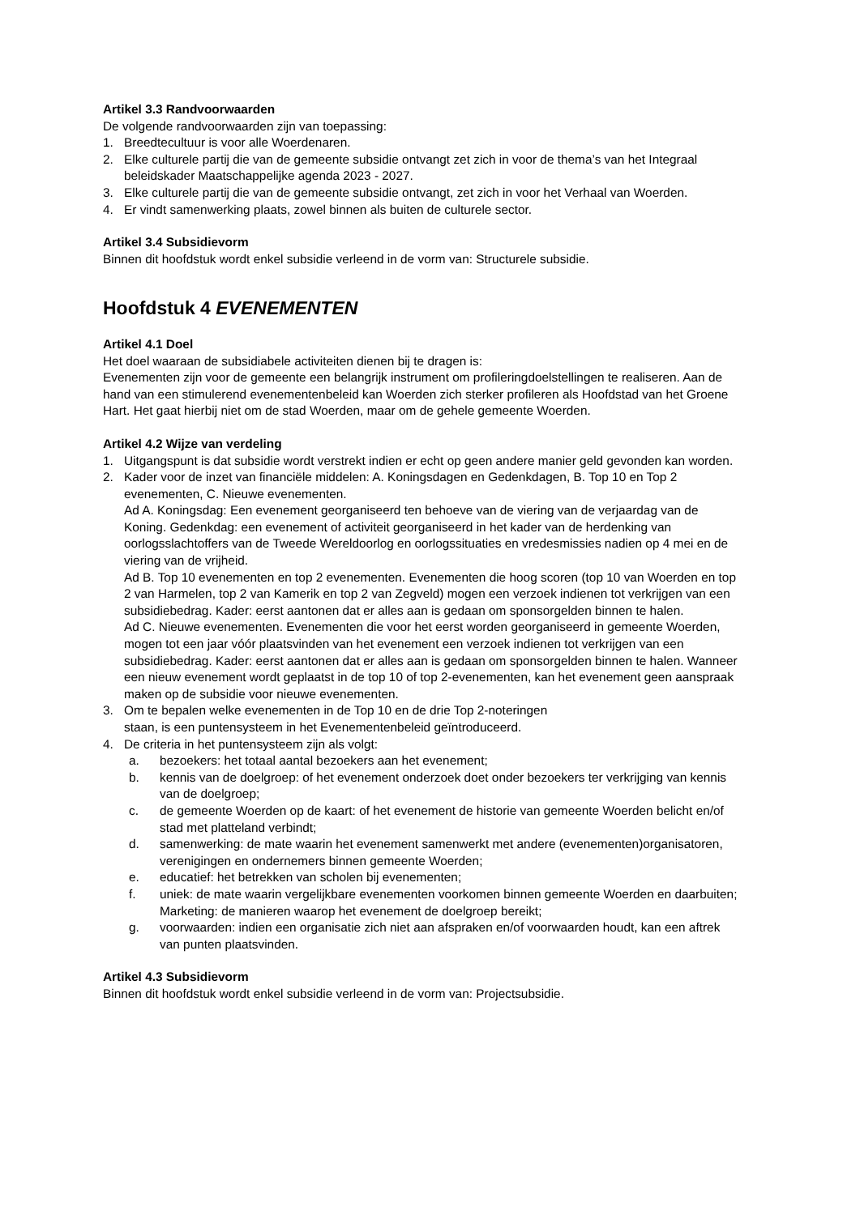Artikel 3.3 Randvoorwaarden
De volgende randvoorwaarden zijn van toepassing:
1. Breedtecultuur is voor alle Woerdenaren.
2. Elke culturele partij die van de gemeente subsidie ontvangt zet zich in voor de thema’s van het Integraal beleidskader Maatschappelijke agenda 2023 - 2027.
3. Elke culturele partij die van de gemeente subsidie ontvangt, zet zich in voor het Verhaal van Woerden.
4. Er vindt samenwerking plaats, zowel binnen als buiten de culturele sector.
Artikel 3.4 Subsidievorm
Binnen dit hoofdstuk wordt enkel subsidie verleend in de vorm van: Structurele subsidie.
Hoofdstuk 4 EVENEMENTEN
Artikel 4.1 Doel
Het doel waaraan de subsidiabele activiteiten dienen bij te dragen is:
Evenementen zijn voor de gemeente een belangrijk instrument om profileringdoelstellingen te realiseren. Aan de hand van een stimulerend evenementenbeleid kan Woerden zich sterker profileren als Hoofdstad van het Groene Hart. Het gaat hierbij niet om de stad Woerden, maar om de gehele gemeente Woerden.
Artikel 4.2 Wijze van verdeling
1. Uitgangspunt is dat subsidie wordt verstrekt indien er echt op geen andere manier geld gevonden kan worden.
2. Kader voor de inzet van financiële middelen: A. Koningsdagen en Gedenkdagen, B. Top 10 en Top 2 evenementen, C. Nieuwe evenementen.
Ad A. Koningsdag: Een evenement georganiseerd ten behoeve van de viering van de verjaardag van de Koning. Gedenkdag: een evenement of activiteit georganiseerd in het kader van de herdenking van oorlogsslachtoffers van de Tweede Wereldoorlog en oorlogssituaties en vredesmissies nadien op 4 mei en de viering van de vrijheid.
Ad B. Top 10 evenementen en top 2 evenementen. Evenementen die hoog scoren (top 10 van Woerden en top 2 van Harmelen, top 2 van Kamerik en top 2 van Zegveld) mogen een verzoek indienen tot verkrijgen van een subsidiebedrag. Kader: eerst aantonen dat er alles aan is gedaan om sponsorgelden binnen te halen.
Ad C. Nieuwe evenementen. Evenementen die voor het eerst worden georganiseerd in gemeente Woerden, mogen tot een jaar vóór plaatsvinden van het evenement een verzoek indienen tot verkrijgen van een subsidiebedrag. Kader: eerst aantonen dat er alles aan is gedaan om sponsorgelden binnen te halen. Wanneer een nieuw evenement wordt geplaatst in de top 10 of top 2-evenementen, kan het evenement geen aanspraak maken op de subsidie voor nieuwe evenementen.
3. Om te bepalen welke evenementen in de Top 10 en de drie Top 2-noteringen
staan, is een puntensysteem in het Evenementenbeleid geïntroduceerd.
4. De criteria in het puntensysteem zijn als volgt:
a. bezoekers: het totaal aantal bezoekers aan het evenement;
b. kennis van de doelgroep: of het evenement onderzoek doet onder bezoekers ter verkrijging van kennis van de doelgroep;
c. de gemeente Woerden op de kaart: of het evenement de historie van gemeente Woerden belicht en/of stad met platteland verbindt;
d. samenwerking: de mate waarin het evenement samenwerkt met andere (evenementen)organisatoren, verenigingen en ondernemers binnen gemeente Woerden;
e. educatief: het betrekken van scholen bij evenementen;
f. uniek: de mate waarin vergelijkbare evenementen voorkomen binnen gemeente Woerden en daarbuiten; Marketing: de manieren waarop het evenement de doelgroep bereikt;
g. voorwaarden: indien een organisatie zich niet aan afspraken en/of voorwaarden houdt, kan een aftrek van punten plaatsvinden.
Artikel 4.3 Subsidievorm
Binnen dit hoofdstuk wordt enkel subsidie verleend in de vorm van: Projectsubsidie.